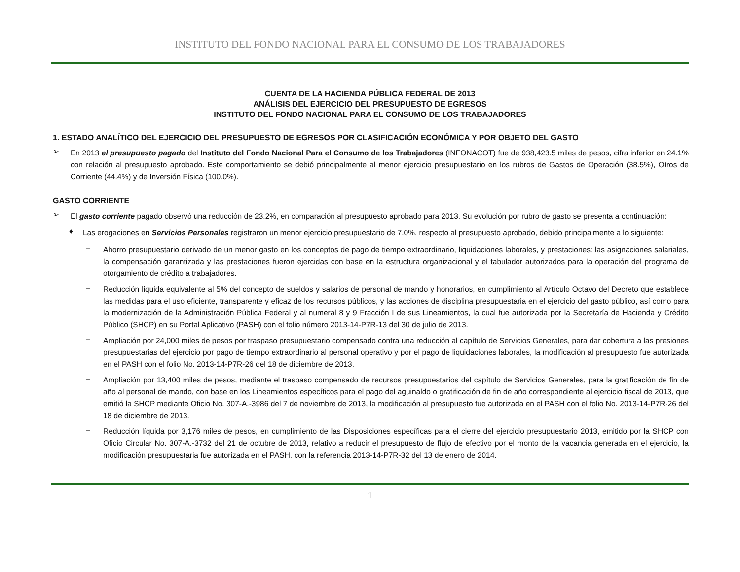INSTITUTO DEL FONDO NACIONAL PARA EL CONSUMO DE LOS TRABAJADORES
CUENTA DE LA HACIENDA PÚBLICA FEDERAL DE 2013
ANÁLISIS DEL EJERCICIO DEL PRESUPUESTO DE EGRESOS
INSTITUTO DEL FONDO NACIONAL PARA EL CONSUMO DE LOS TRABAJADORES
1. ESTADO ANALÍTICO DEL EJERCICIO DEL PRESUPUESTO DE EGRESOS POR CLASIFICACIÓN ECONÓMICA Y POR OBJETO DEL GASTO
➢
En 2013 el presupuesto pagado del Instituto del Fondo Nacional Para el Consumo de los Trabajadores (INFONACOT) fue de 938,423.5 miles de pesos, cifra inferior en 24.1% con relación al presupuesto aprobado. Este comportamiento se debió principalmente al menor ejercicio presupuestario en los rubros de Gastos de Operación (38.5%), Otros de Corriente (44.4%) y de Inversión Física (100.0%).
GASTO CORRIENTE
➢
El gasto corriente pagado observó una reducción de 23.2%, en comparación al presupuesto aprobado para 2013. Su evolución por rubro de gasto se presenta a continuación:
♦
Las erogaciones en Servicios Personales registraron un menor ejercicio presupuestario de 7.0%, respecto al presupuesto aprobado, debido principalmente a lo siguiente:
–
Ahorro presupuestario derivado de un menor gasto en los conceptos de pago de tiempo extraordinario, liquidaciones laborales, y prestaciones; las asignaciones salariales, la compensación garantizada y las prestaciones fueron ejercidas con base en la estructura organizacional y el tabulador autorizados para la operación del programa de otorgamiento de crédito a trabajadores.
–
Reducción liquida equivalente al 5% del concepto de sueldos y salarios de personal de mando y honorarios, en cumplimiento al Artículo Octavo del Decreto que establece las medidas para el uso eficiente, transparente y eficaz de los recursos públicos, y las acciones de disciplina presupuestaria en el ejercicio del gasto público, así como para la modernización de la Administración Pública Federal y al numeral 8 y 9 Fracción I de sus Lineamientos, la cual fue autorizada por la Secretaría de Hacienda y Crédito Público (SHCP) en su Portal Aplicativo (PASH) con el folio número 2013-14-P7R-13 del 30 de julio de 2013.
–
Ampliación por 24,000 miles de pesos por traspaso presupuestario compensado contra una reducción al capítulo de Servicios Generales, para dar cobertura a las presiones presupuestarias del ejercicio por pago de tiempo extraordinario al personal operativo y por el pago de liquidaciones laborales, la modificación al presupuesto fue autorizada en el PASH con el folio No. 2013-14-P7R-26 del 18 de diciembre de 2013.
–
Ampliación por 13,400 miles de pesos, mediante el traspaso compensado de recursos presupuestarios del capítulo de Servicios Generales, para la gratificación de fin de año al personal de mando, con base en los Lineamientos específicos para el pago del aguinaldo o gratificación de fin de año correspondiente al ejercicio fiscal de 2013, que emitió la SHCP mediante Oficio No. 307-A.-3986 del 7 de noviembre de 2013, la modificación al presupuesto fue autorizada en el PASH con el folio No. 2013-14-P7R-26 del 18 de diciembre de 2013.
–
Reducción líquida por 3,176 miles de pesos, en cumplimiento de las Disposiciones específicas para el cierre del ejercicio presupuestario 2013, emitido por la SHCP con Oficio Circular No. 307-A.-3732 del 21 de octubre de 2013, relativo a reducir el presupuesto de flujo de efectivo por el monto de la vacancia generada en el ejercicio, la modificación presupuestaria fue autorizada en el PASH, con la referencia 2013-14-P7R-32 del 13 de enero de 2014.
1